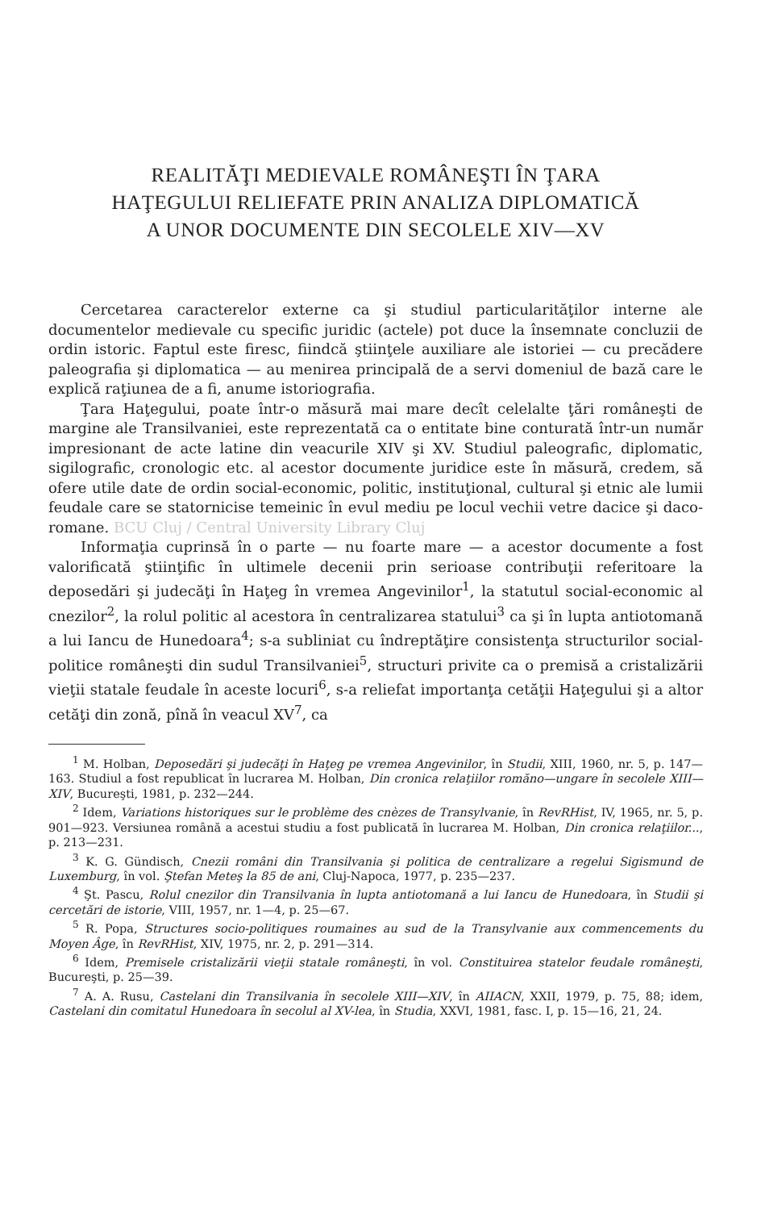REALITĂŢI MEDIEVALE ROMÂNEŞTI ÎN ŢARA
HAŢEGULUI RELIEFATE PRIN ANALIZA DIPLOMATICĂ
A UNOR DOCUMENTE DIN SECOLELE XIV—XV
Cercetarea caracterelor externe ca şi studiul particularităţilor interne ale documentelor medievale cu specific juridic (actele) pot duce la însemnate concluzii de ordin istoric. Faptul este firesc, fiindcă ştiinţele auxiliare ale istoriei — cu precădere paleografia şi diplomatica — au menirea principală de a servi domeniul de bază care le explică raţiunea de a fi, anume istoriografia.
Ţara Haţegului, poate într-o măsură mai mare decît celelalte ţări româneşti de margine ale Transilvaniei, este reprezentată ca o entitate bine conturată într-un număr impresionant de acte latine din veacurile XIV şi XV. Studiul paleografic, diplomatic, sigilografic, cronologic etc. al acestor documente juridice este în măsură, credem, să ofere utile date de ordin social-economic, politic, instituţional, cultural şi etnic ale lumii feudale care se statornicise temeinic în evul mediu pe locul vechii vetre dacice şi daco-romane. BCU Cluj / Central University Library Cluj
Informaţia cuprinsă în o parte — nu foarte mare — a acestor documente a fost valorificată ştiinţific în ultimele decenii prin serioase contribuţii referitoare la deposedări şi judecăţi în Haţeg în vremea Angevinilor<sup>1</sup>, la statutul social-economic al cnezilor<sup>2</sup>, la rolul politic al acestora în centralizarea statului<sup>3</sup> ca şi în lupta antiotomană a lui Iancu de Hunedoara<sup>4</sup>; s-a subliniat cu îndreptăţire consistenţa structurilor social-politice româneşti din sudul Transilvaniei<sup>5</sup>, structuri privite ca o premisă a cristalizării vieţii statale feudale în aceste locuri<sup>6</sup>, s-a reliefat importanţa cetăţii Haţegului şi a altor cetăţi din zonă, pînă în veacul XV<sup>7</sup>, ca
<sup>1</sup> M. Holban, Deposedări şi judecăţi în Haţeg pe vremea Angevinilor, în Studii, XIII, 1960, nr. 5, p. 147—163. Studiul a fost republicat în lucrarea M. Holban, Din cronica relaţiilor romăno—ungare în secolele XIII—XIV, Bucureşti, 1981, p. 232—244.
<sup>2</sup> Idem, Variations historiques sur le problème des cnèzes de Transylvanie, în RevRHist, IV, 1965, nr. 5, p. 901—923. Versiunea română a acestui studiu a fost publicată în lucrarea M. Holban, Din cronica relaţiilor..., p. 213—231.
<sup>3</sup> K. G. Gündisch, Cnezii români din Transilvania şi politica de centralizare a regelui Sigismund de Luxemburg, în vol. Ştefan Meteş la 85 de ani, Cluj-Napoca, 1977, p. 235—237.
<sup>4</sup> Şt. Pascu, Rolul cnezilor din Transilvania în lupta antiotomană a lui Iancu de Hunedoara, în Studii şi cercetări de istorie, VIII, 1957, nr. 1—4, p. 25—67.
<sup>5</sup> R. Popa, Structures socio-politiques roumaines au sud de la Transylvanie aux commencements du Moyen Âge, în RevRHist, XIV, 1975, nr. 2, p. 291—314.
<sup>6</sup> Idem, Premisele cristalizării vieţii statale româneşti, în vol. Constituirea statelor feudale româneşti, Bucureşti, p. 25—39.
<sup>7</sup> A. A. Rusu, Castelani din Transilvania în secolele XIII—XIV, în AIIACN, XXII, 1979, p. 75, 88; idem, Castelani din comitatul Hunedoara în secolul al XV-lea, în Studia, XXVI, 1981, fasc. I, p. 15—16, 21, 24.